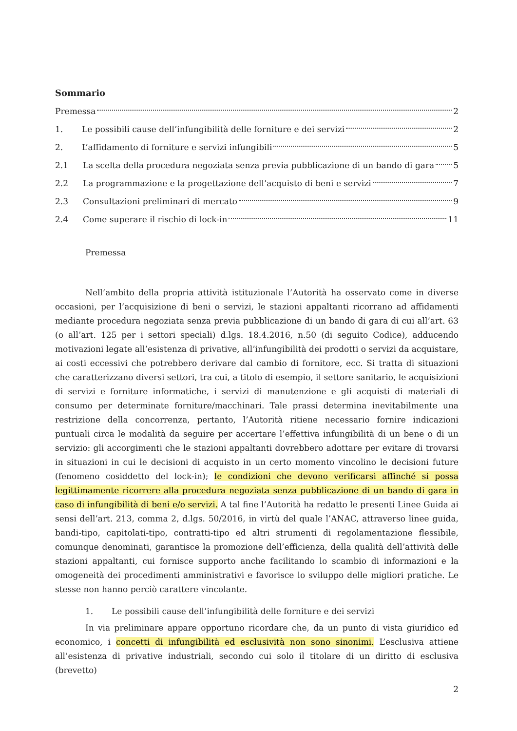Sommario
Premessa 2
1. Le possibili cause dell’infungibilità delle forniture e dei servizi 2
2. L’affidamento di forniture e servizi infungibili 5
2.1 La scelta della procedura negoziata senza previa pubblicazione di un bando di gara 5
2.2 La programmazione e la progettazione dell’acquisto di beni e servizi 7
2.3 Consultazioni preliminari di mercato 9
2.4 Come superare il rischio di lock-in 11
Premessa
Nell’ambito della propria attività istituzionale l’Autorità ha osservato come in diverse occasioni, per l’acquisizione di beni o servizi, le stazioni appaltanti ricorrano ad affidamenti mediante procedura negoziata senza previa pubblicazione di un bando di gara di cui all’art. 63 (o all’art. 125 per i settori speciali) d.lgs. 18.4.2016, n.50 (di seguito Codice), adducendo motivazioni legate all’esistenza di privative, all’infungibilità dei prodotti o servizi da acquistare, ai costi eccessivi che potrebbero derivare dal cambio di fornitore, ecc. Si tratta di situazioni che caratterizzano diversi settori, tra cui, a titolo di esempio, il settore sanitario, le acquisizioni di servizi e forniture informatiche, i servizi di manutenzione e gli acquisti di materiali di consumo per determinate forniture/macchinari. Tale prassi determina inevitabilmente una restrizione della concorrenza, pertanto, l’Autorità ritiene necessario fornire indicazioni puntuali circa le modalità da seguire per accertare l’effettiva infungibilità di un bene o di un servizio: gli accorgimenti che le stazioni appaltanti dovrebbero adottare per evitare di trovarsi in situazioni in cui le decisioni di acquisto in un certo momento vincolino le decisioni future (fenomeno cosiddetto del lock-in); le condizioni che devono verificarsi affinché si possa legittimamente ricorrere alla procedura negoziata senza pubblicazione di un bando di gara in caso di infungibilità di beni e/o servizi. A tal fine l’Autorità ha redatto le presenti Linee Guida ai sensi dell’art. 213, comma 2, d.lgs. 50/2016, in virtù del quale l’ANAC, attraverso linee guida, bandi-tipo, capitolati-tipo, contratti-tipo ed altri strumenti di regolamentazione flessibile, comunque denominati, garantisce la promozione dell’efficienza, della qualità dell’attività delle stazioni appaltanti, cui fornisce supporto anche facilitando lo scambio di informazioni e la omogeneità dei procedimenti amministrativi e favorisce lo sviluppo delle migliori pratiche. Le stesse non hanno perciò carattere vincolante.
1. Le possibili cause dell’infungibilità delle forniture e dei servizi
In via preliminare appare opportuno ricordare che, da un punto di vista giuridico ed economico, i concetti di infungibilità ed esclusività non sono sinonimi. L’esclusiva attiene all’esistenza di privative industriali, secondo cui solo il titolare di un diritto di esclusiva (brevetto)
2